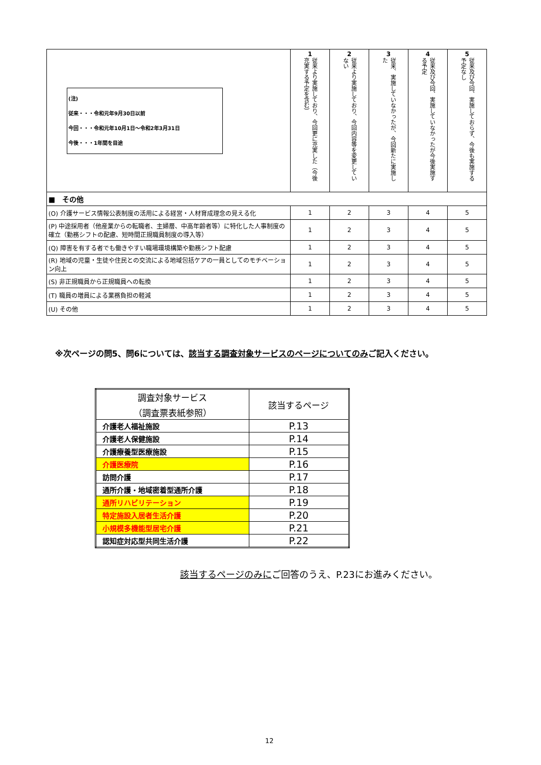| (注) 従来・・・令和元年9月30日以前 今回・・・令和元年10月1日～令和2年3月31日 今後・・・1年間を目途 | 1 従来より実施しており、今回更に充実した（今後充実する予定を含む） | 2 従来より実施しており、今回内容等を変更していない | 3 従来、実施していなかったが、今回新たに実施した | 4 従来及び今回、実施していなかったが今後実施する予定 | 5 従来及び今回、実施しておらず、今後も実施する予定なし |
| ■ その他 | | | | | |
| (O) 介護サービス情報公表制度の活用による経営・人材育成理念の見える化 | 1 | 2 | 3 | 4 | 5 |
| (P) 中途採用者（他産業からの転職者、主婦層、中高年齢者等）に特化した人事制度の確立（勤務シフトの配慮、短時間正規職員制度の導入等） | 1 | 2 | 3 | 4 | 5 |
| (Q) 障害を有する者でも働きやすい職場環境構築や勤務シフト配慮 | 1 | 2 | 3 | 4 | 5 |
| (R) 地域の児童・生徒や住民との交流による地域包括ケアの一員としてのモチベーション向上 | 1 | 2 | 3 | 4 | 5 |
| (S) 非正規職員から正規職員への転換 | 1 | 2 | 3 | 4 | 5 |
| (T) 職員の増員による業務負担の軽減 | 1 | 2 | 3 | 4 | 5 |
| (U) その他 | 1 | 2 | 3 | 4 | 5 |
※次ページの問5、問6については、該当する調査対象サービスのページについてのみご記入ください。
| 調査対象サービス （調査票表紙参照） | 該当するページ |
| 介護老人福祉施設 | P.13 |
| 介護老人保健施設 | P.14 |
| 介護療養型医療施設 | P.15 |
| 介護医療院 | P.16 |
| 訪問介護 | P.17 |
| 通所介護・地域密着型通所介護 | P.18 |
| 通所リハビリテーション | P.19 |
| 特定施設入居者生活介護 | P.20 |
| 小規模多機能型居宅介護 | P.21 |
| 認知症対応型共同生活介護 | P.22 |
該当するページのみにご回答のうえ、P.23にお進みください。
12